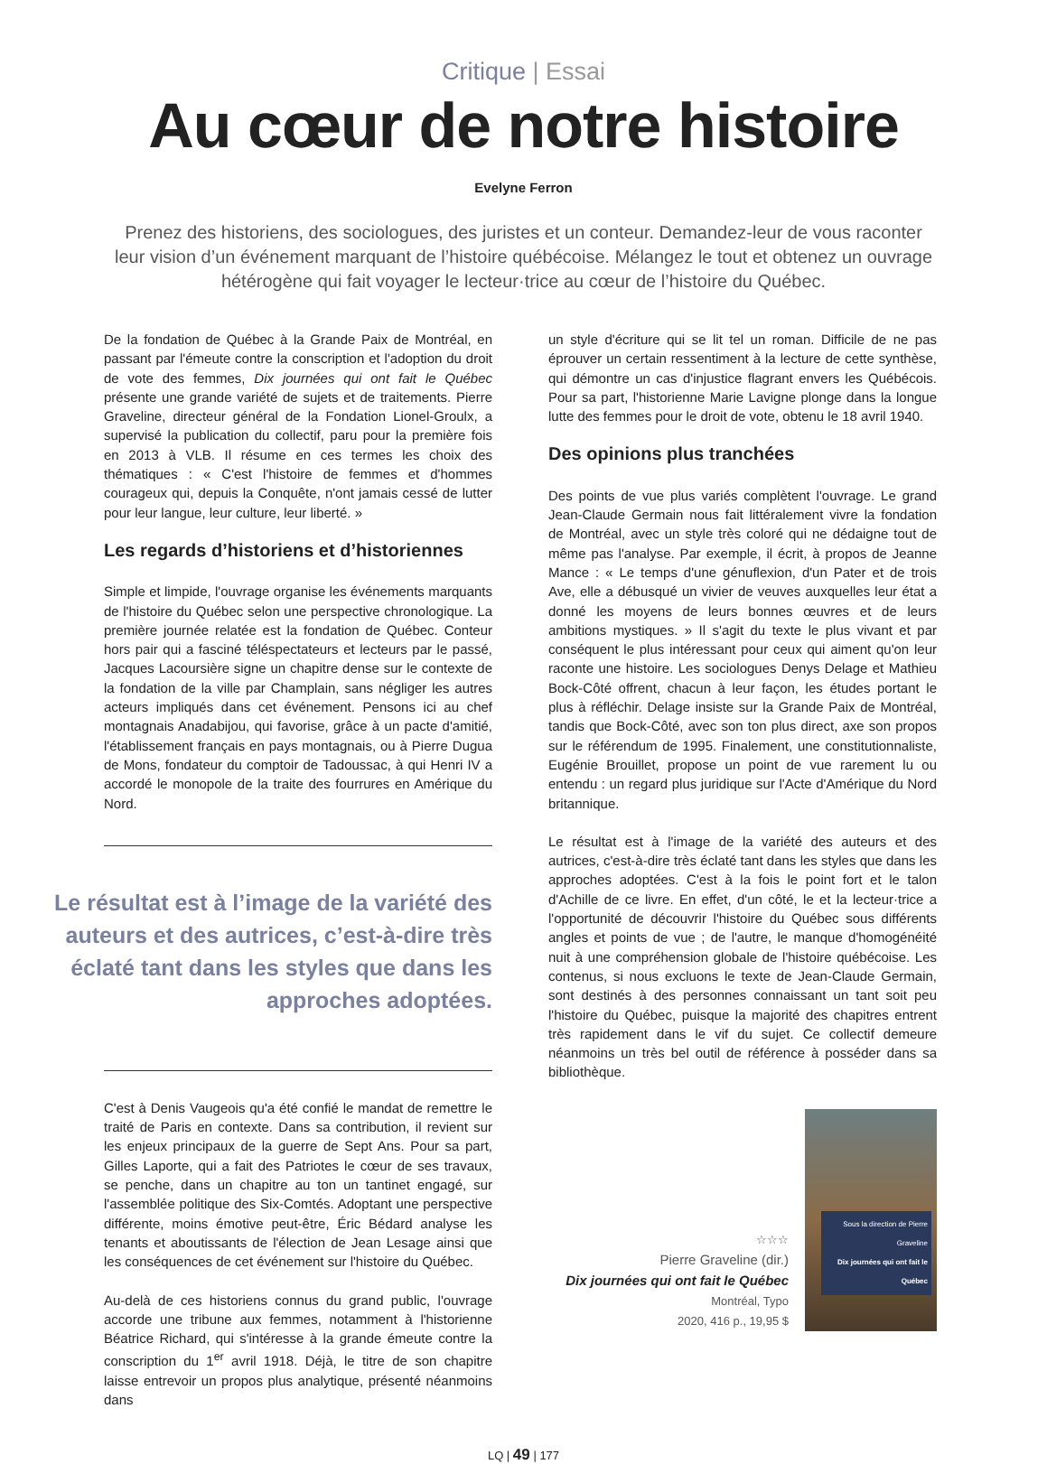Critique | Essai
Au cœur de notre histoire
Evelyne Ferron
Prenez des historiens, des sociologues, des juristes et un conteur. Demandez-leur de vous raconter leur vision d’un événement marquant de l’histoire québécoise. Mélangez le tout et obtenez un ouvrage hétérogène qui fait voyager le lecteur·trice au cœur de l’histoire du Québec.
De la fondation de Québec à la Grande Paix de Montréal, en passant par l'émeute contre la conscription et l'adoption du droit de vote des femmes, Dix journées qui ont fait le Québec présente une grande variété de sujets et de traitements. Pierre Graveline, directeur général de la Fondation Lionel-Groulx, a supervisé la publication du collectif, paru pour la première fois en 2013 à VLB. Il résume en ces termes les choix des thématiques : « C'est l'histoire de femmes et d'hommes courageux qui, depuis la Conquête, n'ont jamais cessé de lutter pour leur langue, leur culture, leur liberté. »
Les regards d’historiens et d’historiennes
Simple et limpide, l'ouvrage organise les événements marquants de l'histoire du Québec selon une perspective chronologique. La première journée relatée est la fondation de Québec. Conteur hors pair qui a fasciné téléspectateurs et lecteurs par le passé, Jacques Lacoursière signe un chapitre dense sur le contexte de la fondation de la ville par Champlain, sans négliger les autres acteurs impliqués dans cet événement. Pensons ici au chef montagnais Anadabijou, qui favorise, grâce à un pacte d'amitié, l'établissement français en pays montagnais, ou à Pierre Dugua de Mons, fondateur du comptoir de Tadoussac, à qui Henri IV a accordé le monopole de la traite des fourrures en Amérique du Nord.
Le résultat est à l’image de la variété des auteurs et des autrices, c’est-à-dire très éclaté tant dans les styles que dans les approches adoptées.
C'est à Denis Vaugeois qu'a été confié le mandat de remettre le traité de Paris en contexte. Dans sa contribution, il revient sur les enjeux principaux de la guerre de Sept Ans. Pour sa part, Gilles Laporte, qui a fait des Patriotes le cœur de ses travaux, se penche, dans un chapitre au ton un tantinet engagé, sur l'assemblée politique des Six-Comtés. Adoptant une perspective différente, moins émotive peut-être, Éric Bédard analyse les tenants et aboutissants de l'élection de Jean Lesage ainsi que les conséquences de cet événement sur l'histoire du Québec.
Au-delà de ces historiens connus du grand public, l'ouvrage accorde une tribune aux femmes, notamment à l'historienne Béatrice Richard, qui s'intéresse à la grande émeute contre la conscription du 1<sup>er</sup> avril 1918. Déjà, le titre de son chapitre laisse entrevoir un propos plus analytique, présenté néanmoins dans
un style d'écriture qui se lit tel un roman. Difficile de ne pas éprouver un certain ressentiment à la lecture de cette synthèse, qui démontre un cas d'injustice flagrant envers les Québécois. Pour sa part, l'historienne Marie Lavigne plonge dans la longue lutte des femmes pour le droit de vote, obtenu le 18 avril 1940.
Des opinions plus tranchées
Des points de vue plus variés complètent l'ouvrage. Le grand Jean-Claude Germain nous fait littéralement vivre la fondation de Montréal, avec un style très coloré qui ne dédaigne tout de même pas l'analyse. Par exemple, il écrit, à propos de Jeanne Mance : « Le temps d'une génuflexion, d'un Pater et de trois Ave, elle a débusqué un vivier de veuves auxquelles leur état a donné les moyens de leurs bonnes œuvres et de leurs ambitions mystiques. » Il s'agit du texte le plus vivant et par conséquent le plus intéressant pour ceux qui aiment qu'on leur raconte une histoire. Les sociologues Denys Delage et Mathieu Bock-Côté offrent, chacun à leur façon, les études portant le plus à réfléchir. Delage insiste sur la Grande Paix de Montréal, tandis que Bock-Côté, avec son ton plus direct, axe son propos sur le référendum de 1995. Finalement, une constitutionnaliste, Eugénie Brouillet, propose un point de vue rarement lu ou entendu : un regard plus juridique sur l'Acte d'Amérique du Nord britannique.
Le résultat est à l'image de la variété des auteurs et des autrices, c'est-à-dire très éclaté tant dans les styles que dans les approches adoptées. C'est à la fois le point fort et le talon d'Achille de ce livre. En effet, d'un côté, le et la lecteur·trice a l'opportunité de découvrir l'histoire du Québec sous différents angles et points de vue ; de l'autre, le manque d'homogénéité nuit à une compréhension globale de l'histoire québécoise. Les contenus, si nous excluons le texte de Jean-Claude Germain, sont destinés à des personnes connaissant un tant soit peu l'histoire du Québec, puisque la majorité des chapitres entrent très rapidement dans le vif du sujet. Ce collectif demeure néanmoins un très bel outil de référence à posséder dans sa bibliothèque.
☆☆☆
Pierre Graveline (dir.)
Dix journées qui ont fait le Québec
Montréal, Typo
2020, 416 p., 19,95 $
Sous la direction de Pierre Graveline
Dix journées qui ont fait le Québec
LQ | 49 | 177